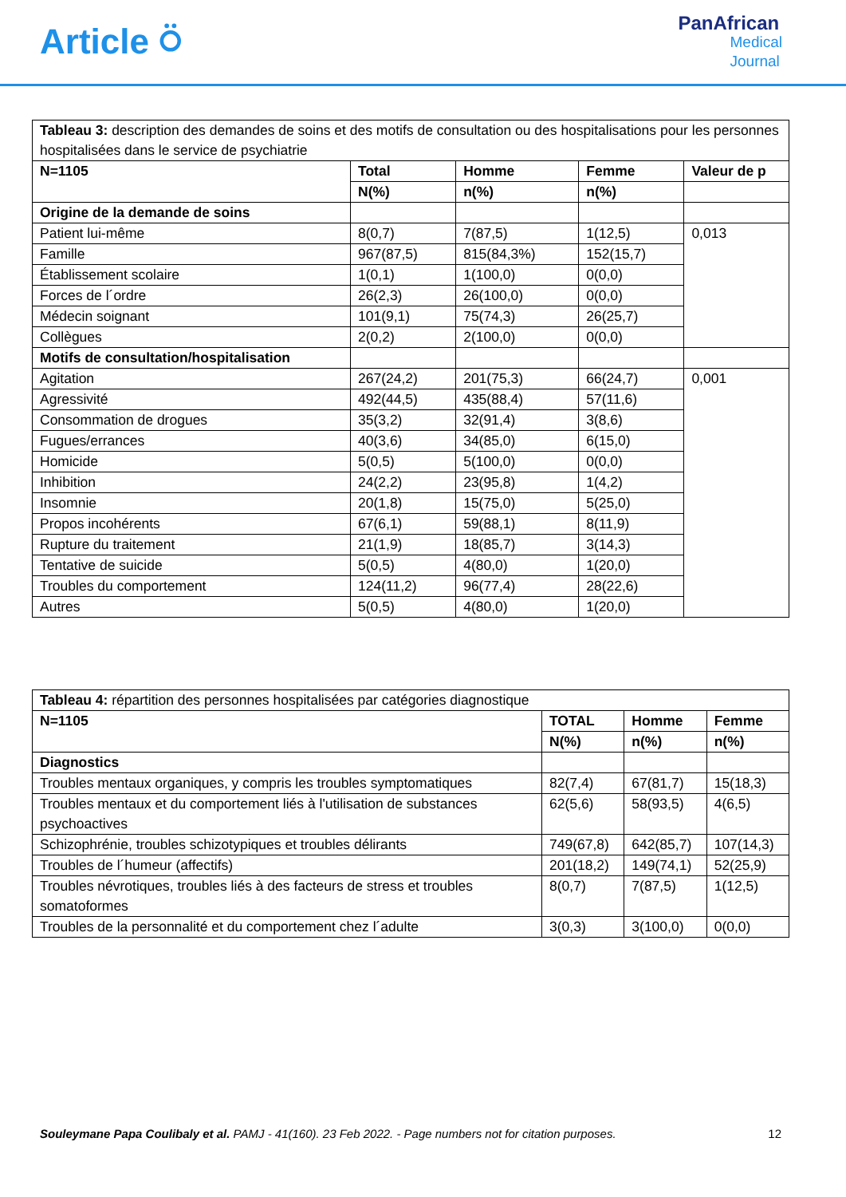Article ⍥
PanAfrican
Medical
Journal
| Tableau 3: description des demandes de soins et des motifs de consultation ou des hospitalisations pour les personnes hospitalisées dans le service de psychiatrie | | | | |
| N=1105 | Total | Homme | Femme | Valeur de p |
| | N(%) | n(%) | n(%) | |
| Origine de la demande de soins | | | | |
| Patient lui-même | 8(0,7) | 7(87,5) | 1(12,5) | 0,013 |
| Famille | 967(87,5) | 815(84,3%) | 152(15,7) | |
| Établissement scolaire | 1(0,1) | 1(100,0) | 0(0,0) | |
| Forces de l´ordre | 26(2,3) | 26(100,0) | 0(0,0) | |
| Médecin soignant | 101(9,1) | 75(74,3) | 26(25,7) | |
| Collègues | 2(0,2) | 2(100,0) | 0(0,0) | |
| Motifs de consultation/hospitalisation | | | | |
| Agitation | 267(24,2) | 201(75,3) | 66(24,7) | 0,001 |
| Agressivité | 492(44,5) | 435(88,4) | 57(11,6) | |
| Consommation de drogues | 35(3,2) | 32(91,4) | 3(8,6) | |
| Fugues/errances | 40(3,6) | 34(85,0) | 6(15,0) | |
| Homicide | 5(0,5) | 5(100,0) | 0(0,0) | |
| Inhibition | 24(2,2) | 23(95,8) | 1(4,2) | |
| Insomnie | 20(1,8) | 15(75,0) | 5(25,0) | |
| Propos incohérents | 67(6,1) | 59(88,1) | 8(11,9) | |
| Rupture du traitement | 21(1,9) | 18(85,7) | 3(14,3) | |
| Tentative de suicide | 5(0,5) | 4(80,0) | 1(20,0) | |
| Troubles du comportement | 124(11,2) | 96(77,4) | 28(22,6) | |
| Autres | 5(0,5) | 4(80,0) | 1(20,0) | |
| Tableau 4: répartition des personnes hospitalisées par catégories diagnostique | | | |
| N=1105 | TOTAL | Homme | Femme |
| | N(%) | n(%) | n(%) |
| Diagnostics | | | |
| Troubles mentaux organiques, y compris les troubles symptomatiques | 82(7,4) | 67(81,7) | 15(18,3) |
| Troubles mentaux et du comportement liés à l'utilisation de substances psychoactives | 62(5,6) | 58(93,5) | 4(6,5) |
| Schizophrénie, troubles schizotypiques et troubles délirants | 749(67,8) | 642(85,7) | 107(14,3) |
| Troubles de l´humeur (affectifs) | 201(18,2) | 149(74,1) | 52(25,9) |
| Troubles névrotiques, troubles liés à des facteurs de stress et troubles somatoformes | 8(0,7) | 7(87,5) | 1(12,5) |
| Troubles de la personnalité et du comportement chez l´adulte | 3(0,3) | 3(100,0) | 0(0,0) |
Souleymane Papa Coulibaly et al. PAMJ - 41(160). 23 Feb 2022. - Page numbers not for citation purposes.
12